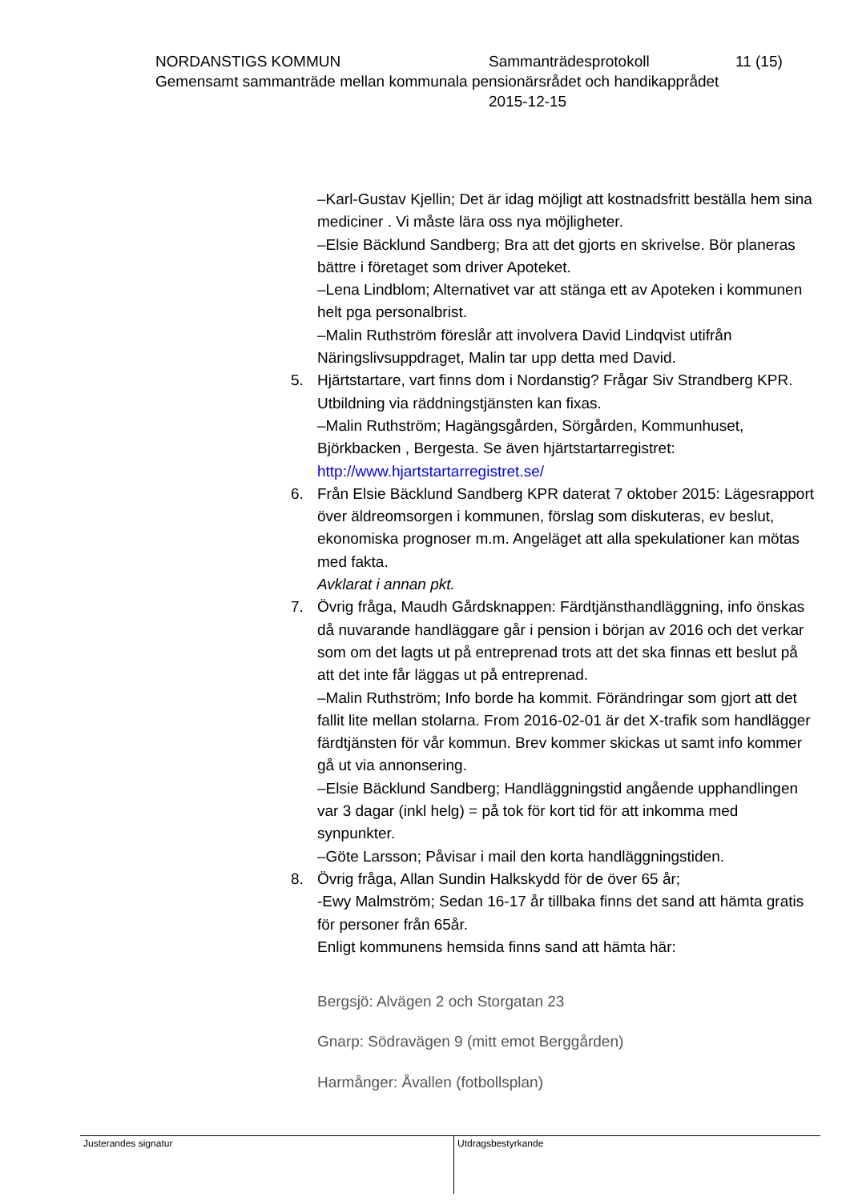NORDANSTIGS KOMMUN Sammanträdesprotokoll 11 (15)
Gemensamt sammanträde mellan kommunala pensionärsrådet och handikapprådet
2015-12-15
–Karl-Gustav Kjellin; Det är idag möjligt att kostnadsfritt beställa hem sina mediciner . Vi måste lära oss nya möjligheter.
–Elsie Bäcklund Sandberg; Bra att det gjorts en skrivelse. Bör planeras bättre i företaget som driver Apoteket.
–Lena Lindblom; Alternativet var att stänga ett av Apoteken i kommunen helt pga personalbrist.
–Malin Ruthström föreslår att involvera David Lindqvist utifrån Näringslivsuppdraget, Malin tar upp detta med David.
5. Hjärtstartare, vart finns dom i Nordanstig? Frågar Siv Strandberg KPR. Utbildning via räddningstjänsten kan fixas.
–Malin Ruthström; Hagängsgården, Sörgården, Kommunhuset, Björkbacken , Bergesta. Se även hjärtstartarregistret: http://www.hjartstartarregistret.se/
6. Från Elsie Bäcklund Sandberg KPR daterat 7 oktober 2015: Lägesrapport över äldreomsorgen i kommunen, förslag som diskuteras, ev beslut, ekonomiska prognoser m.m. Angeläget att alla spekulationer kan mötas med fakta.
Avklarat i annan pkt.
7. Övrig fråga, Maudh Gårdsknappen: Färdtjänsthandläggning, info önskas då nuvarande handläggare går i pension i början av 2016 och det verkar som om det lagts ut på entreprenad trots att det ska finnas ett beslut på att det inte får läggas ut på entreprenad.
–Malin Ruthström; Info borde ha kommit. Förändringar som gjort att det fallit lite mellan stolarna. From 2016-02-01 är det X-trafik som handlägger färdtjänsten för vår kommun. Brev kommer skickas ut samt info kommer gå ut via annonsering.
–Elsie Bäcklund Sandberg; Handläggningstid angående upphandlingen var 3 dagar (inkl helg) = på tok för kort tid för att inkomma med synpunkter.
–Göte Larsson; Påvisar i mail den korta handläggningstiden.
8. Övrig fråga, Allan Sundin Halkskydd för de över 65 år;
-Ewy Malmström; Sedan 16-17 år tillbaka finns det sand att hämta gratis för personer från 65år.
Enligt kommunens hemsida finns sand att hämta här:
Bergsjö: Alvägen 2 och Storgatan 23
Gnarp: Södravägen 9 (mitt emot Berggården)
Harmånger: Åvallen (fotbollsplan)
Justerandes signatur Utdragsbestyrkande